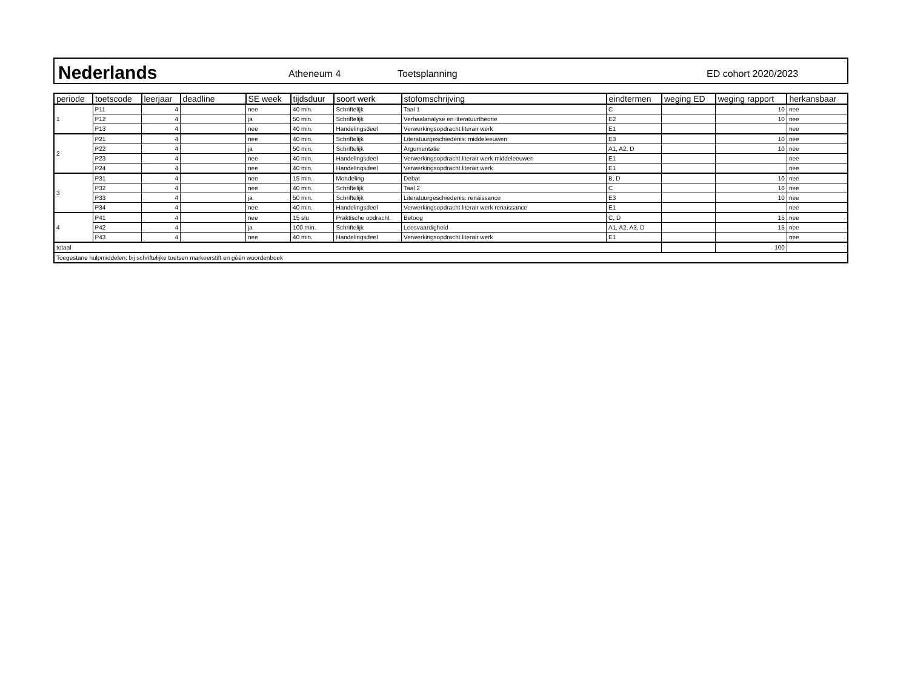Nederlands
Atheneum 4 Toetsplanning ED cohort 2020/2023
| periode | toetscode | leerjaar | deadline | SE week | tijdsduur | soort werk | stofomschrijving | eindtermen | weging ED | weging rapport | herkansbaar |
| --- | --- | --- | --- | --- | --- | --- | --- | --- | --- | --- | --- |
| 1 | P11 | 4 | | nee | 40 min. | Schriftelijk | Taal 1 | C | | 10 | nee |
| | P12 | 4 | | ja | 50 min. | Schriftelijk | Verhaalanalyse en literatuurtheorie | E2 | | 10 | nee |
| | P13 | 4 | | nee | 40 min. | Handelingsdeel | Verwerkingsopdracht literair werk | E1 | | | nee |
| 2 | P21 | 4 | | nee | 40 min. | Schriftelijk | Literatuurgeschiedenis: middeleeuwen | E3 | | 10 | nee |
| | P22 | 4 | | ja | 50 min. | Schriftelijk | Argumentatie | A1, A2, D | | 10 | nee |
| | P23 | 4 | | nee | 40 min. | Handelingsdeel | Verwerkingsopdracht literair werk middeleeuwen | E1 | | | nee |
| | P24 | 4 | | nee | 40 min. | Handelingsdeel | Verwerkingsopdracht literair werk | E1 | | | nee |
| 3 | P31 | 4 | | nee | 15 min. | Mondeling | Debat | B, D | | 10 | nee |
| | P32 | 4 | | nee | 40 min. | Schriftelijk | Taal 2 | C | | 10 | nee |
| | P33 | 4 | | ja | 50 min. | Schriftelijk | Literatuurgeschiedenis: renaissance | E3 | | 10 | nee |
| | P34 | 4 | | nee | 40 min. | Handelingsdeel | Verwerkingsopdracht literair werk renaissance | E1 | | | nee |
| 4 | P41 | 4 | | nee | 15 slu | Praktische opdracht | Betoog | C, D | | 15 | nee |
| | P42 | 4 | | ja | 100 min. | Schriftelijk | Leesvaardigheid | A1, A2, A3, D | | 15 | nee |
| | P43 | 4 | | nee | 40 min. | Handelingsdeel | Verwerkingsopdracht literair werk | E1 | | | nee |
| totaal | | | | | | | | | | 100 | |
| Toegestane hulpmiddelen: bij schriftelijke toetsen markeerstift en géén woordenboek | | | | | | | | | | | |